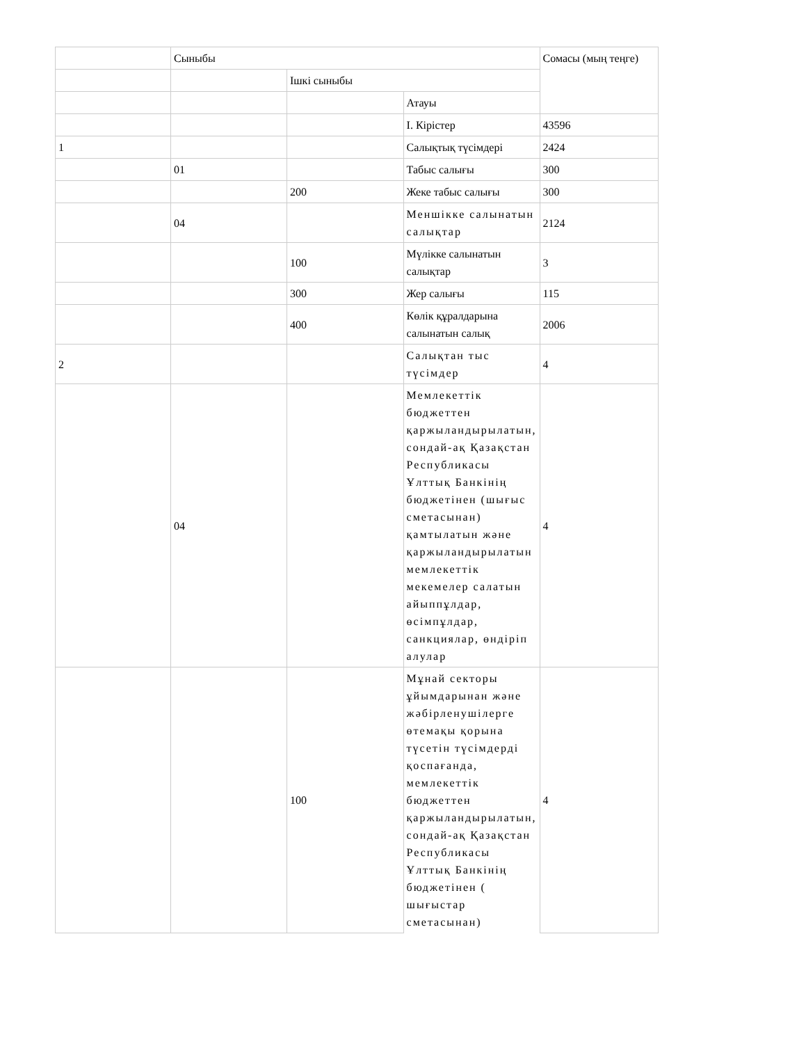| | Сыныбы | | | Сомасы (мың теңге) |
| | | Ішкі сыныбы | | |
| | | | Атауы | |
| | | | I. Кірістер | 43596 |
| 1 | | | Салықтық түсімдері | 2424 |
| | 01 | | Табыс салығы | 300 |
| | | 200 | Жеке табыс салығы | 300 |
| | 04 | | Меншікке салынатын салықтар | 2124 |
| | | 100 | Мүлікке салынатын салықтар | 3 |
| | | 300 | Жер салығы | 115 |
| | | 400 | Көлік құралдарына салынатын салық | 2006 |
| 2 | | | Салықтан тыс түсімдер | 4 |
| | 04 | | Мемлекеттік бюджеттен қаржыландырылатын, сондай-ақ Қазақстан Республикасы Ұлттық Банкінің бюджетінен (шығыс сметасынан) қамтылатын және қаржыландырылатын мемлекеттік мекемелер салатын айыппұлдар, өсімпұлдар, санкциялар, өндіріп алулар | 4 |
| | | 100 | Мұнай секторы ұйымдарынан және жәбірленушілерге өтемақы қорына түсетін түсімдерді қоспағанда, мемлекеттік бюджеттен қаржыландырылатын, сондай-ақ Қазақстан Республикасы Ұлттық Банкінің бюджетінен ( шығыстар сметасынан) | 4 |